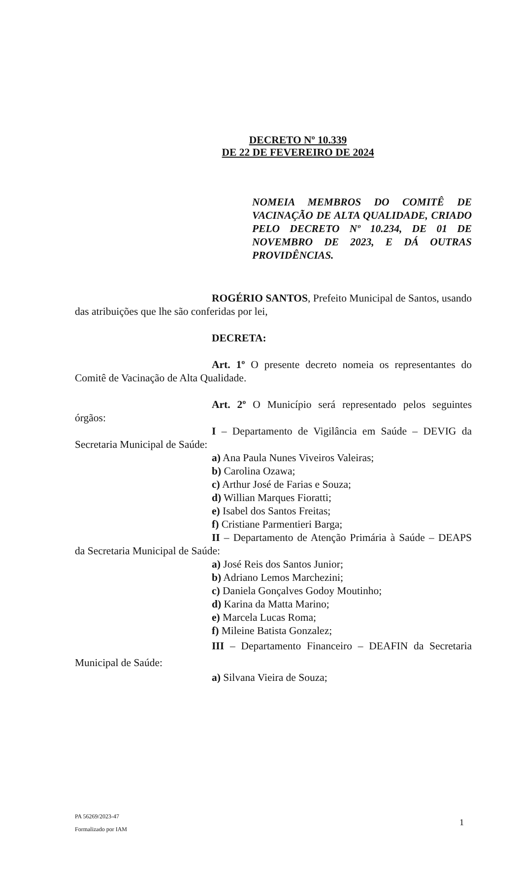DECRETO Nº 10.339
DE 22 DE FEVEREIRO DE 2024
NOMEIA MEMBROS DO COMITÊ DE VACINAÇÃO DE ALTA QUALIDADE, CRIADO PELO DECRETO Nº 10.234, DE 01 DE NOVEMBRO DE 2023, E DÁ OUTRAS PROVIDÊNCIAS.
ROGÉRIO SANTOS, Prefeito Municipal de Santos, usando das atribuições que lhe são conferidas por lei,
DECRETA:
Art. 1º O presente decreto nomeia os representantes do Comitê de Vacinação de Alta Qualidade.
Art. 2º O Município será representado pelos seguintes órgãos:
I – Departamento de Vigilância em Saúde – DEVIG da Secretaria Municipal de Saúde:
a) Ana Paula Nunes Viveiros Valeiras;
b) Carolina Ozawa;
c) Arthur José de Farias e Souza;
d) Willian Marques Fioratti;
e) Isabel dos Santos Freitas;
f) Cristiane Parmentieri Barga;
II – Departamento de Atenção Primária à Saúde – DEAPS da Secretaria Municipal de Saúde:
a) José Reis dos Santos Junior;
b) Adriano Lemos Marchezini;
c) Daniela Gonçalves Godoy Moutinho;
d) Karina da Matta Marino;
e) Marcela Lucas Roma;
f) Mileine Batista Gonzalez;
III – Departamento Financeiro – DEAFIN da Secretaria Municipal de Saúde:
a) Silvana Vieira de Souza;
PA 56269/2023-47
Formalizado por IAM
1